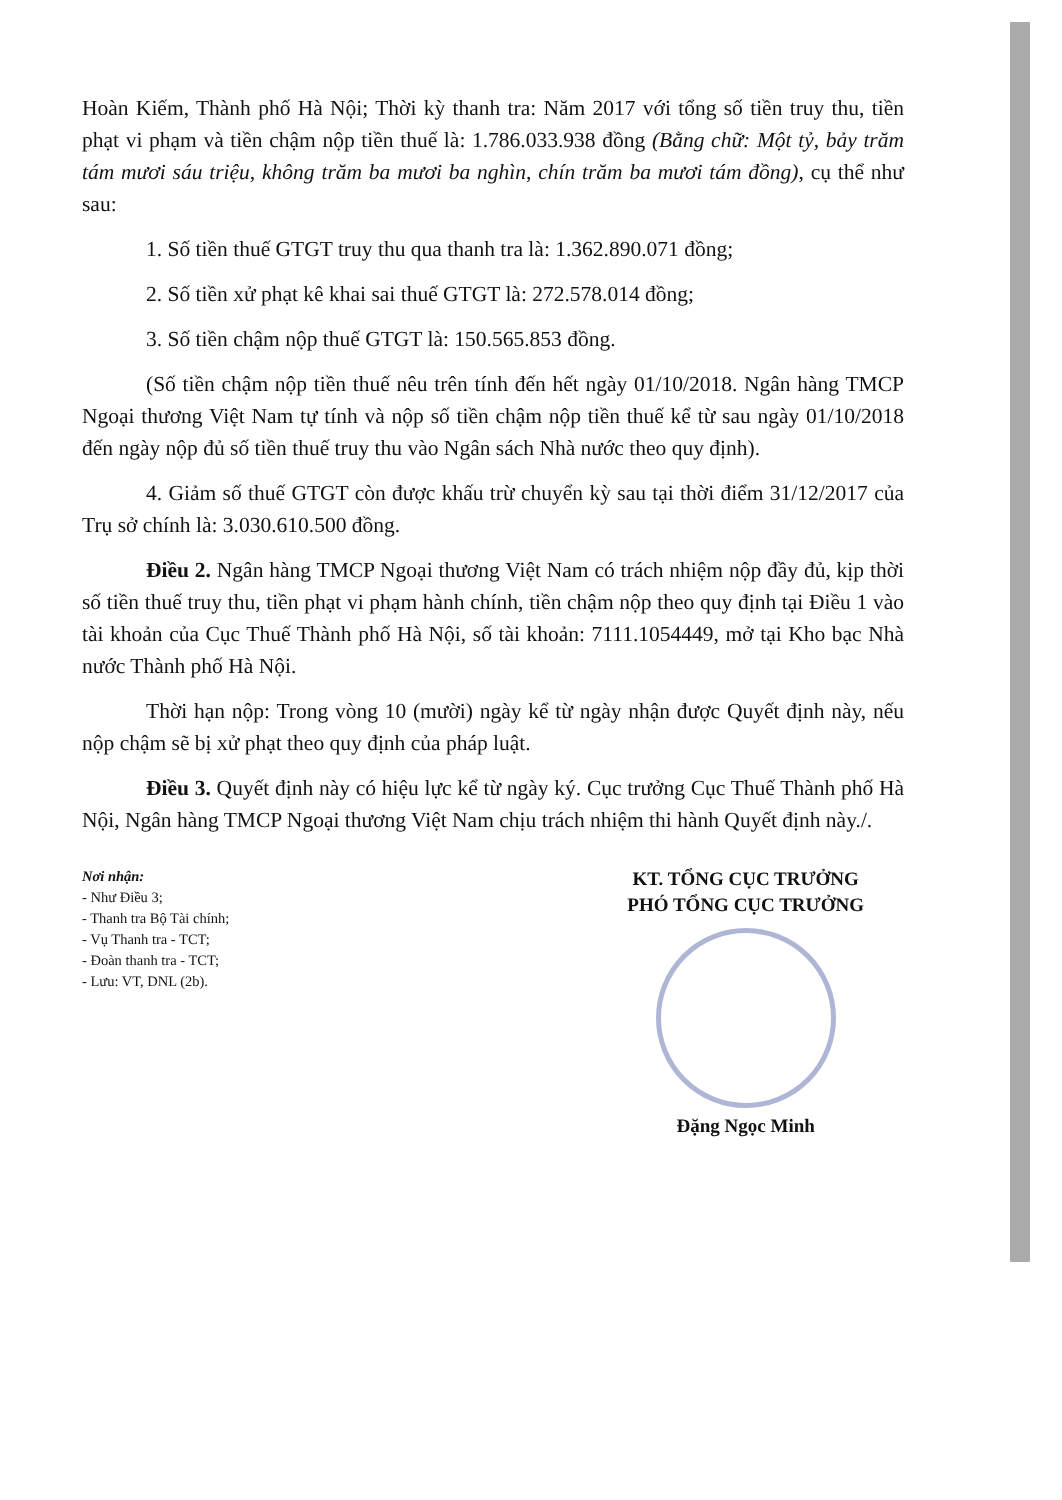Hoàn Kiếm, Thành phố Hà Nội; Thời kỳ thanh tra: Năm 2017 với tổng số tiền truy thu, tiền phạt vi phạm và tiền chậm nộp tiền thuế là: 1.786.033.938 đồng (Bằng chữ: Một tỷ, bảy trăm tám mươi sáu triệu, không trăm ba mươi ba nghìn, chín trăm ba mươi tám đồng), cụ thể như sau:
1. Số tiền thuế GTGT truy thu qua thanh tra là: 1.362.890.071 đồng;
2. Số tiền xử phạt kê khai sai thuế GTGT là: 272.578.014 đồng;
3. Số tiền chậm nộp thuế GTGT là: 150.565.853 đồng.
(Số tiền chậm nộp tiền thuế nêu trên tính đến hết ngày 01/10/2018. Ngân hàng TMCP Ngoại thương Việt Nam tự tính và nộp số tiền chậm nộp tiền thuế kể từ sau ngày 01/10/2018 đến ngày nộp đủ số tiền thuế truy thu vào Ngân sách Nhà nước theo quy định).
4. Giảm số thuế GTGT còn được khấu trừ chuyển kỳ sau tại thời điểm 31/12/2017 của Trụ sở chính là: 3.030.610.500 đồng.
Điều 2. Ngân hàng TMCP Ngoại thương Việt Nam có trách nhiệm nộp đầy đủ, kịp thời số tiền thuế truy thu, tiền phạt vi phạm hành chính, tiền chậm nộp theo quy định tại Điều 1 vào tài khoản của Cục Thuế Thành phố Hà Nội, số tài khoản: 7111.1054449, mở tại Kho bạc Nhà nước Thành phố Hà Nội.
Thời hạn nộp: Trong vòng 10 (mười) ngày kể từ ngày nhận được Quyết định này, nếu nộp chậm sẽ bị xử phạt theo quy định của pháp luật.
Điều 3. Quyết định này có hiệu lực kể từ ngày ký. Cục trưởng Cục Thuế Thành phố Hà Nội, Ngân hàng TMCP Ngoại thương Việt Nam chịu trách nhiệm thi hành Quyết định này./.
Nơi nhận:
- Như Điều 3;
- Thanh tra Bộ Tài chính;
- Vụ Thanh tra - TCT;
- Đoàn thanh tra - TCT;
- Lưu: VT, DNL (2b).
KT. TỔNG CỤC TRƯỞNG
PHÓ TỔNG CỤC TRƯỞNG
Đặng Ngọc Minh